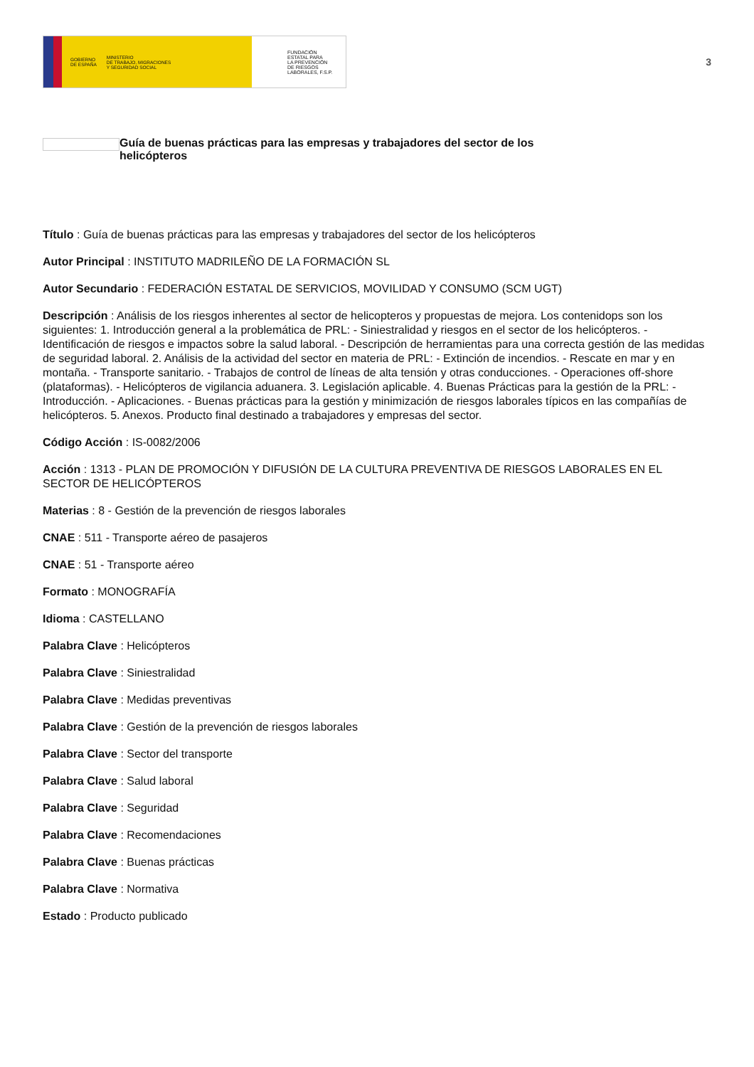GOBIERNO
DE ESPAÑA MINISTERIO
DE TRABAJO, MIGRACIONES
Y SEGURIDAD SOCIAL
FUNDACIÓN
ESTATAL PARA
LA PREVENCIÓN
DE RIESGOS
LABORALES, F.S.P.
3
Guía de buenas prácticas para las empresas y trabajadores del sector de los helicópteros
Título : Guía de buenas prácticas para las empresas y trabajadores del sector de los helicópteros
Autor Principal : INSTITUTO MADRILEÑO DE LA FORMACIÓN SL
Autor Secundario : FEDERACIÓN ESTATAL DE SERVICIOS, MOVILIDAD Y CONSUMO (SCM UGT)
Descripción : Análisis de los riesgos inherentes al sector de helicopteros y propuestas de mejora. Los contenidops son los siguientes: 1. Introducción general a la problemática de PRL: - Siniestralidad y riesgos en el sector de los helicópteros. - Identificación de riesgos e impactos sobre la salud laboral. - Descripción de herramientas para una correcta gestión de las medidas de seguridad laboral. 2. Análisis de la actividad del sector en materia de PRL: - Extinción de incendios. - Rescate en mar y en montaña. - Transporte sanitario. - Trabajos de control de líneas de alta tensión y otras conducciones. - Operaciones off-shore (plataformas). - Helicópteros de vigilancia aduanera. 3. Legislación aplicable. 4. Buenas Prácticas para la gestión de la PRL: - Introducción. - Aplicaciones. - Buenas prácticas para la gestión y minimización de riesgos laborales típicos en las compañías de helicópteros. 5. Anexos. Producto final destinado a trabajadores y empresas del sector.
Código Acción : IS-0082/2006
Acción : 1313 - PLAN DE PROMOCIÓN Y DIFUSIÓN DE LA CULTURA PREVENTIVA DE RIESGOS LABORALES EN EL SECTOR DE HELICÓPTEROS
Materias : 8 - Gestión de la prevención de riesgos laborales
CNAE : 511 - Transporte aéreo de pasajeros
CNAE : 51 - Transporte aéreo
Formato : MONOGRAFÍA
Idioma : CASTELLANO
Palabra Clave : Helicópteros
Palabra Clave : Siniestralidad
Palabra Clave : Medidas preventivas
Palabra Clave : Gestión de la prevención de riesgos laborales
Palabra Clave : Sector del transporte
Palabra Clave : Salud laboral
Palabra Clave : Seguridad
Palabra Clave : Recomendaciones
Palabra Clave : Buenas prácticas
Palabra Clave : Normativa
Estado : Producto publicado